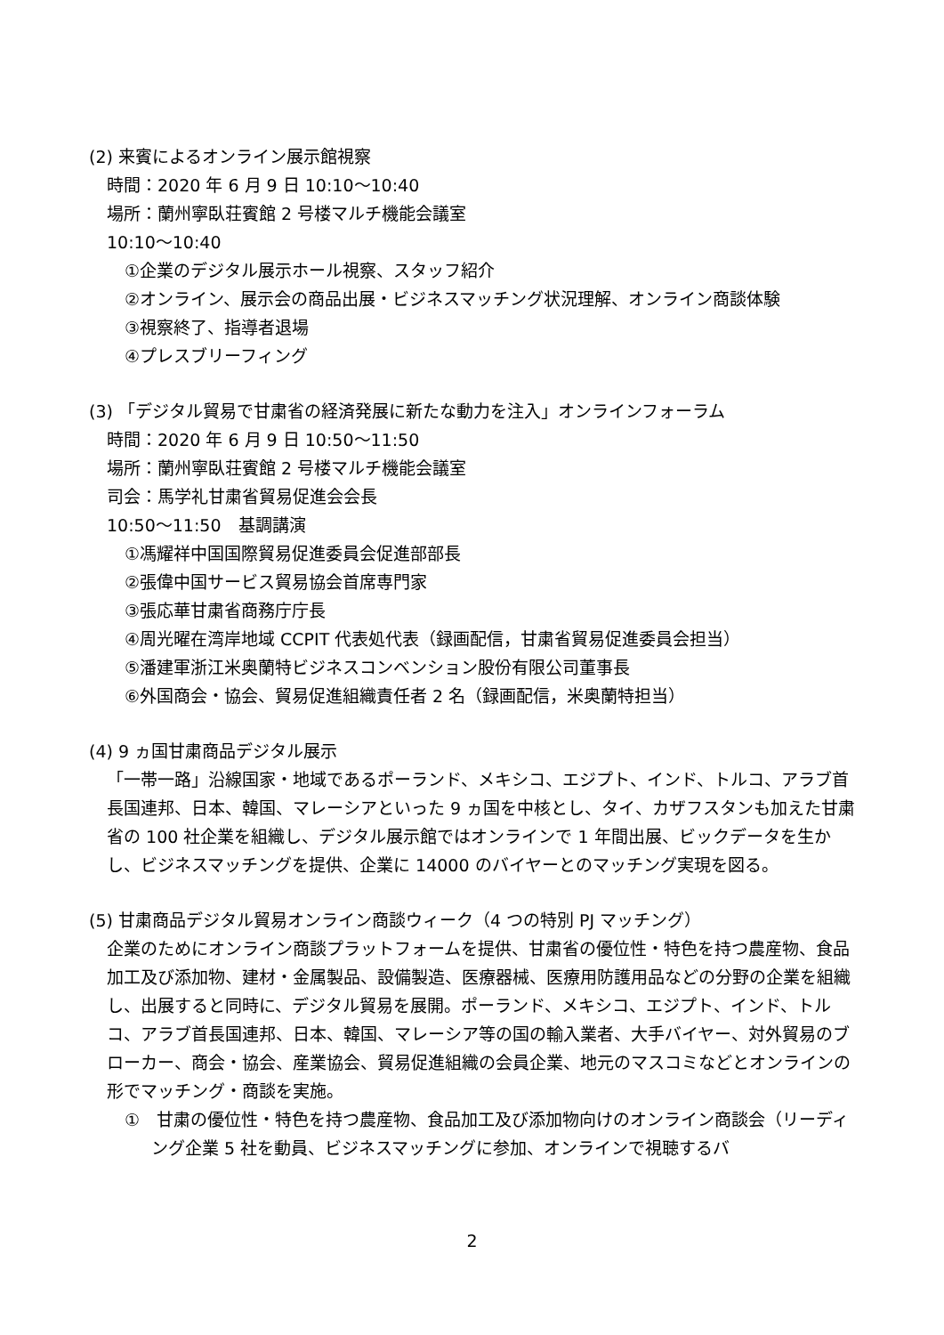(2) 来賓によるオンライン展示館視察
時間：2020 年 6 月 9 日 10:10〜10:40
場所：蘭州寧臥荘賓館 2 号楼マルチ機能会議室
10:10〜10:40
①企業のデジタル展示ホール視察、スタッフ紹介
②オンライン、展示会の商品出展・ビジネスマッチング状況理解、オンライン商談体験
③視察終了、指導者退場
④プレスブリーフィング
(3) 「デジタル貿易で甘粛省の経済発展に新たな動力を注入」オンラインフォーラム
時間：2020 年 6 月 9 日 10:50〜11:50
場所：蘭州寧臥荘賓館 2 号楼マルチ機能会議室
司会：馬学礼甘粛省貿易促進会会長
10:50〜11:50　基調講演
①馮耀祥中国国際貿易促進委員会促進部部長
②張偉中国サービス貿易協会首席専門家
③張応華甘粛省商務庁庁長
④周光曜在湾岸地域 CCPIT 代表処代表（録画配信，甘粛省貿易促進委員会担当）
⑤潘建軍浙江米奥蘭特ビジネスコンベンション股份有限公司董事長
⑥外国商会・協会、貿易促進組織責任者 2 名（録画配信，米奥蘭特担当）
(4) 9 ヵ国甘粛商品デジタル展示
「一帯一路」沿線国家・地域であるポーランド、メキシコ、エジプト、インド、トルコ、アラブ首長国連邦、日本、韓国、マレーシアといった 9 ヵ国を中核とし、タイ、カザフスタンも加えた甘粛省の 100 社企業を組織し、デジタル展示館ではオンラインで 1 年間出展、ビックデータを生かし、ビジネスマッチングを提供、企業に 14000 のバイヤーとのマッチング実現を図る。
(5) 甘粛商品デジタル貿易オンライン商談ウィーク（4 つの特別 PJ マッチング）
企業のためにオンライン商談プラットフォームを提供、甘粛省の優位性・特色を持つ農産物、食品加工及び添加物、建材・金属製品、設備製造、医療器械、医療用防護用品などの分野の企業を組織し、出展すると同時に、デジタル貿易を展開。ポーランド、メキシコ、エジプト、インド、トルコ、アラブ首長国連邦、日本、韓国、マレーシア等の国の輸入業者、大手バイヤー、対外貿易のブローカー、商会・協会、産業協会、貿易促進組織の会員企業、地元のマスコミなどとオンラインの形でマッチング・商談を実施。
①　甘粛の優位性・特色を持つ農産物、食品加工及び添加物向けのオンライン商談会（リーディング企業 5 社を動員、ビジネスマッチングに参加、オンラインで視聴するバ
2